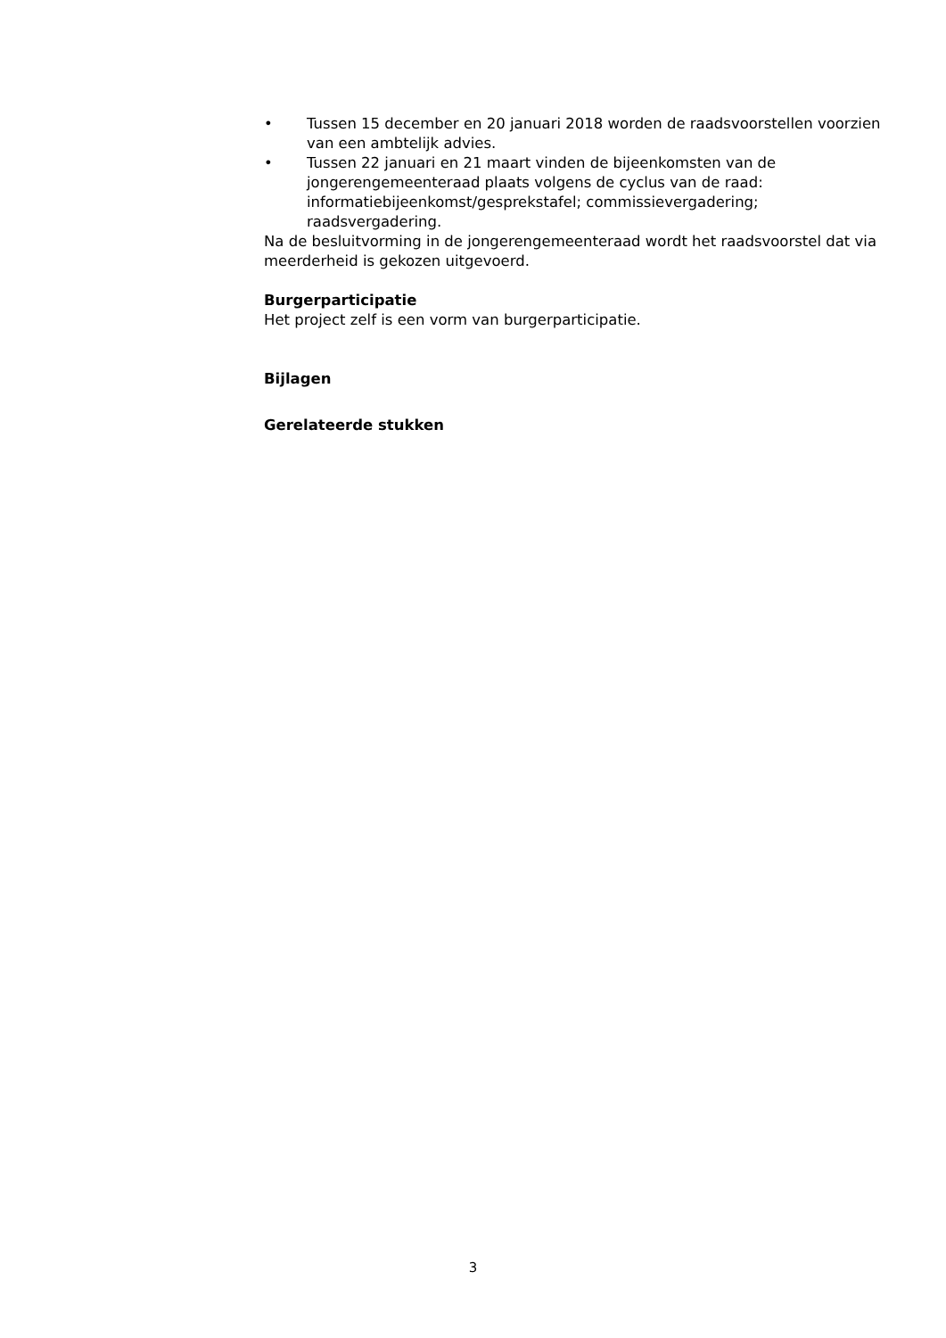• Tussen 15 december en 20 januari 2018 worden de raadsvoorstellen voorzien van een ambtelijk advies.
• Tussen 22 januari en 21 maart vinden de bijeenkomsten van de jongerengemeenteraad plaats volgens de cyclus van de raad: informatiebijeenkomst/gesprekstafel; commissievergadering; raadsvergadering.
Na de besluitvorming in de jongerengemeenteraad wordt het raadsvoorstel dat via meerderheid is gekozen uitgevoerd.
Burgerparticipatie
Het project zelf is een vorm van burgerparticipatie.
Bijlagen
Gerelateerde stukken
3